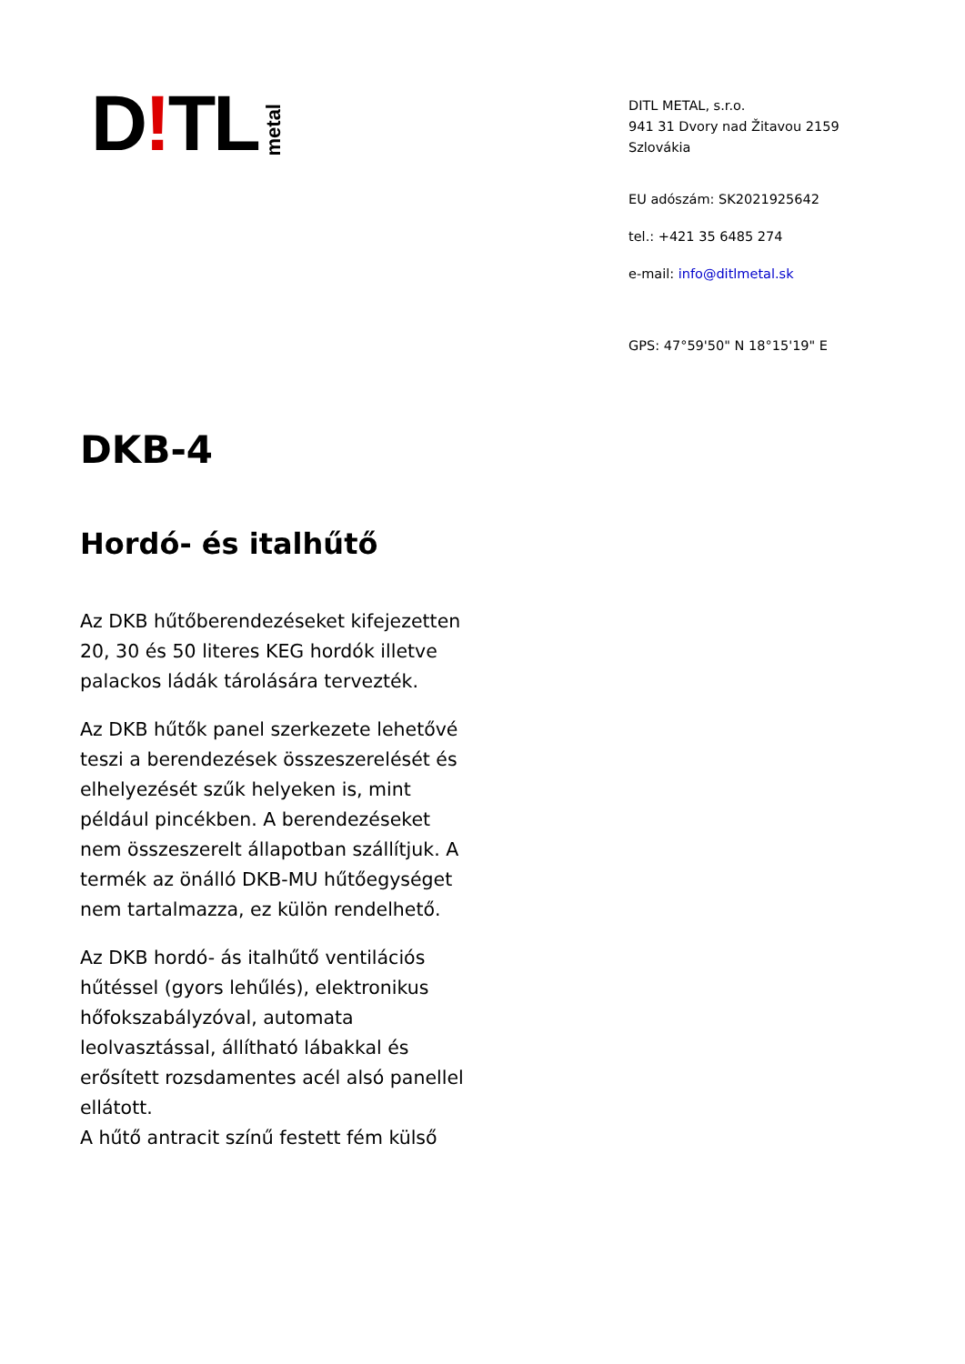D! TL metal
DITL METAL, s.r.o.
941 31 Dvory nad Žitavou 2159
Szlovákia
EU adószám: SK2021925642
tel.: +421 35 6485 274
e-mail: info@ditlmetal.sk
GPS: 47°59'50" N 18°15'19" E
DKB-4
Hordó- és italhűtő
Az DKB hűtőberendezéseket kifejezetten 20, 30 és 50 literes KEG hordók illetve palackos ládák tárolására tervezték.
Az DKB hűtők panel szerkezete lehetővé teszi a berendezések összeszerelését és elhelyezését szűk helyeken is, mint például pincékben. A berendezéseket nem összeszerelt állapotban szállítjuk. A termék az önálló DKB-MU hűtőegységet nem tartalmazza, ez külön rendelhető.
Az DKB hordó- ás italhűtő ventilációs hűtéssel (gyors lehűlés), elektronikus hőfokszabályzóval, automata leolvasztással, állítható lábakkal és erősített rozsdamentes acél alsó panellel ellátott.
A hűtő antracit színű festett fém külső